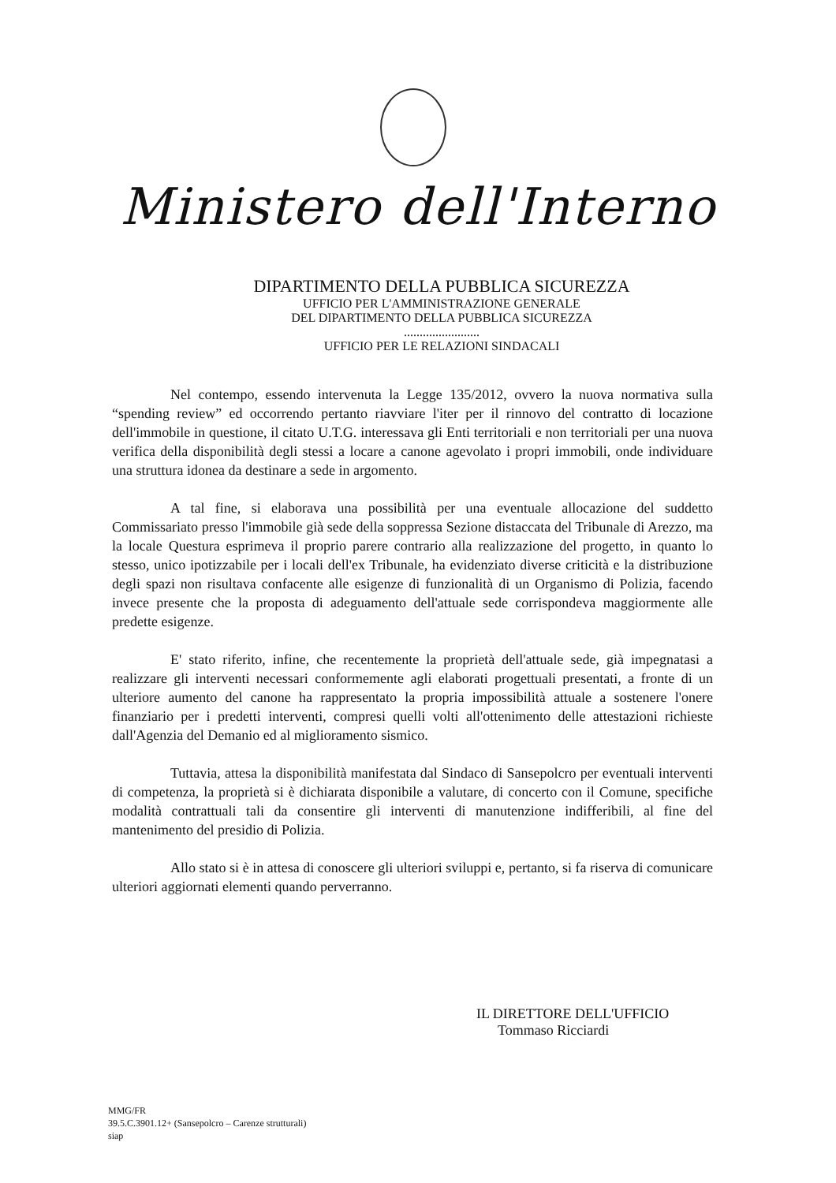Ministero dell'Interno
DIPARTIMENTO DELLA PUBBLICA SICUREZZA
UFFICIO PER L'AMMINISTRAZIONE GENERALE
DEL DIPARTIMENTO DELLA PUBBLICA SICUREZZA
........................
UFFICIO PER LE RELAZIONI SINDACALI
Nel contempo, essendo intervenuta la Legge 135/2012, ovvero la nuova normativa sulla “spending review” ed occorrendo pertanto riavviare l'iter per il rinnovo del contratto di locazione dell'immobile in questione, il citato U.T.G. interessava gli Enti territoriali e non territoriali per una nuova verifica della disponibilità degli stessi a locare a canone agevolato i propri immobili, onde individuare una struttura idonea da destinare a sede in argomento.
A tal fine, si elaborava una possibilità per una eventuale allocazione del suddetto Commissariato presso l'immobile già sede della soppressa Sezione distaccata del Tribunale di Arezzo, ma la locale Questura esprimeva il proprio parere contrario alla realizzazione del progetto, in quanto lo stesso, unico ipotizzabile per i locali dell'ex Tribunale, ha evidenziato diverse criticità e la distribuzione degli spazi non risultava confacente alle esigenze di funzionalità di un Organismo di Polizia, facendo invece presente che la proposta di adeguamento dell'attuale sede corrispondeva maggiormente alle predette esigenze.
E' stato riferito, infine, che recentemente la proprietà dell'attuale sede, già impegnatasi a realizzare gli interventi necessari conformemente agli elaborati progettuali presentati, a fronte di un ulteriore aumento del canone ha rappresentato la propria impossibilità attuale a sostenere l'onere finanziario per i predetti interventi, compresi quelli volti all'ottenimento delle attestazioni richieste dall'Agenzia del Demanio ed al miglioramento sismico.
Tuttavia, attesa la disponibilità manifestata dal Sindaco di Sansepolcro per eventuali interventi di competenza, la proprietà si è dichiarata disponibile a valutare, di concerto con il Comune, specifiche modalità contrattuali tali da consentire gli interventi di manutenzione indifferibili, al fine del mantenimento del presidio di Polizia.
Allo stato si è in attesa di conoscere gli ulteriori sviluppi e, pertanto, si fa riserva di comunicare ulteriori aggiornati elementi quando perverranno.
IL DIRETTORE DELL'UFFICIO
Tommaso Ricciardi
MMG/FR
39.5.C.3901.12+ (Sansepolcro – Carenze strutturali)
siap